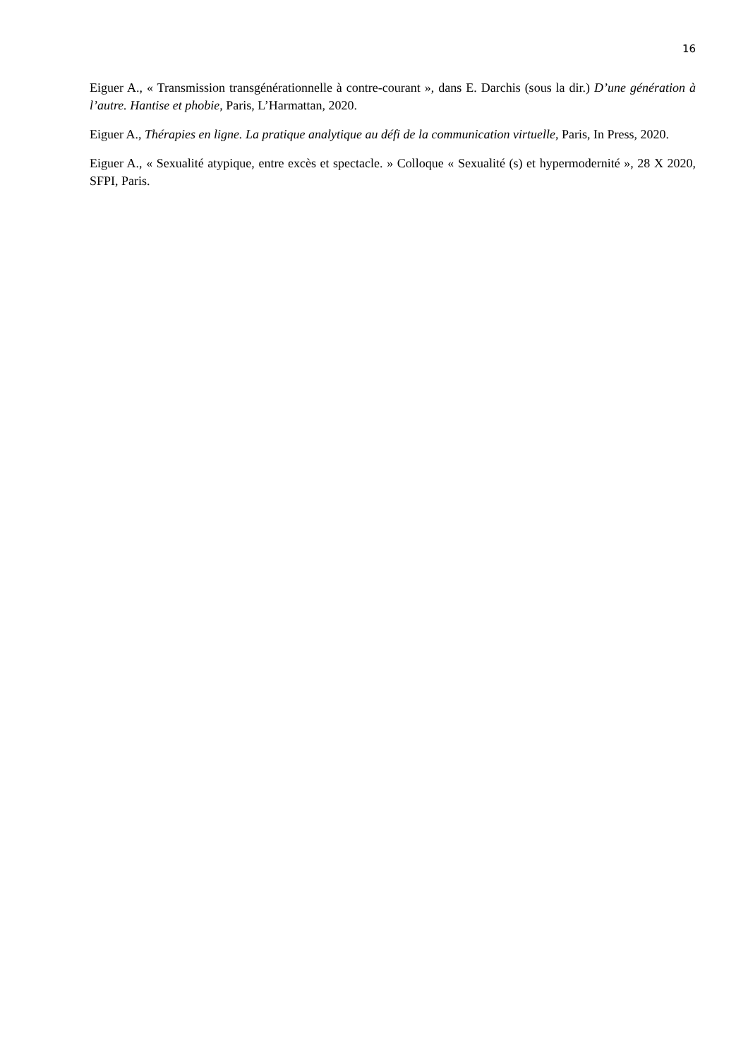16
Eiguer A., « Transmission transgénérationnelle à contre-courant », dans E. Darchis (sous la dir.) D’une génération à l’autre. Hantise et phobie, Paris, L’Harmattan, 2020.
Eiguer A., Thérapies en ligne. La pratique analytique au défi de la communication virtuelle, Paris, In Press, 2020.
Eiguer A., « Sexualité atypique, entre excès et spectacle. » Colloque « Sexualité (s) et hypermodernité », 28 X 2020, SFPI, Paris.